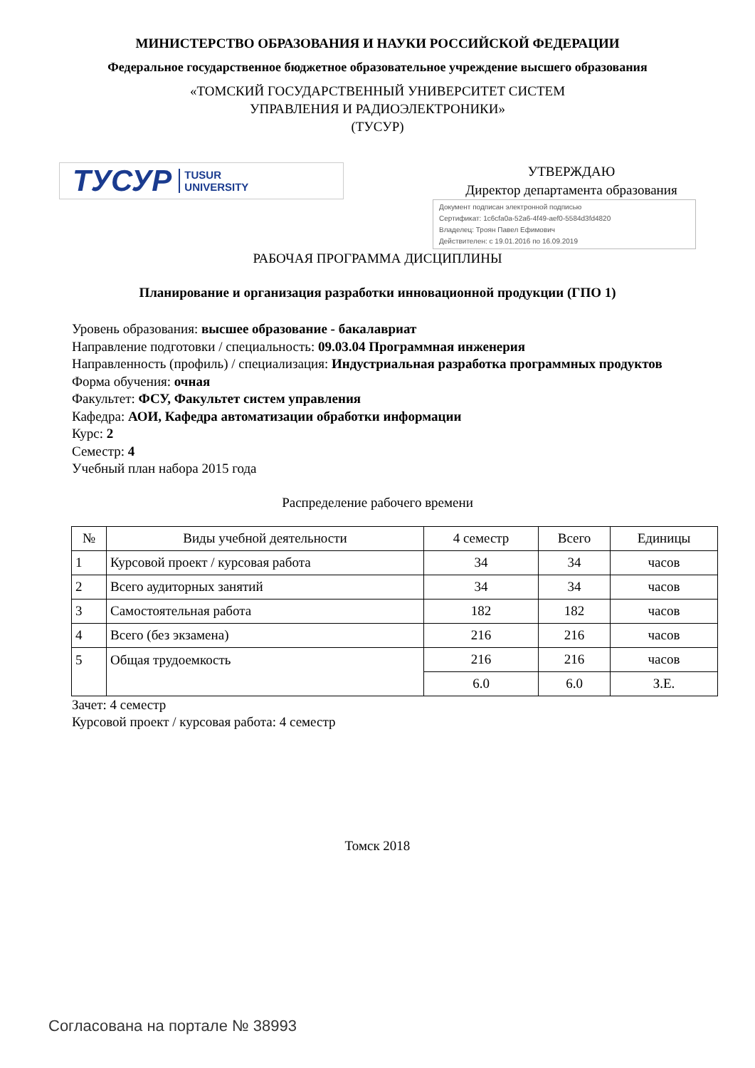МИНИСТЕРСТВО ОБРАЗОВАНИЯ И НАУКИ РОССИЙСКОЙ ФЕДЕРАЦИИ
Федеральное государственное бюджетное образовательное учреждение высшего образования
«ТОМСКИЙ ГОСУДАРСТВЕННЫЙ УНИВЕРСИТЕТ СИСТЕМ
УПРАВЛЕНИЯ И РАДИОЭЛЕКТРОНИКИ»
(ТУСУР)
ТУСУР TUSUR
UNIVERSITY
УТВЕРЖДАЮ
Директор департамента образования
Документ подписан электронной подписью
Сертификат: 1c6cfa0a-52a6-4f49-aef0-5584d3fd4820
Владелец: Троян Павел Ефимович
Действителен: с 19.01.2016 по 16.09.2019
РАБОЧАЯ ПРОГРАММА ДИСЦИПЛИНЫ
Планирование и организация разработки инновационной продукции (ГПО 1)
Уровень образования: высшее образование - бакалавриат
Направление подготовки / специальность: 09.03.04 Программная инженерия
Направленность (профиль) / специализация: Индустриальная разработка программных продуктов
Форма обучения: очная
Факультет: ФСУ, Факультет систем управления
Кафедра: АОИ, Кафедра автоматизации обработки информации
Курс: 2
Семестр: 4
Учебный план набора 2015 года
Распределение рабочего времени
| № | Виды учебной деятельности | 4 семестр | Всего | Единицы |
| --- | --- | --- | --- | --- |
| 1 | Курсовой проект / курсовая работа | 34 | 34 | часов |
| 2 | Всего аудиторных занятий | 34 | 34 | часов |
| 3 | Самостоятельная работа | 182 | 182 | часов |
| 4 | Всего (без экзамена) | 216 | 216 | часов |
| 5 | Общая трудоемкость | 216 | 216 | часов |
| | | 6.0 | 6.0 | З.Е. |
Зачет: 4 семестр
Курсовой проект / курсовая работа: 4 семестр
Томск 2018
Согласована на портале № 38993